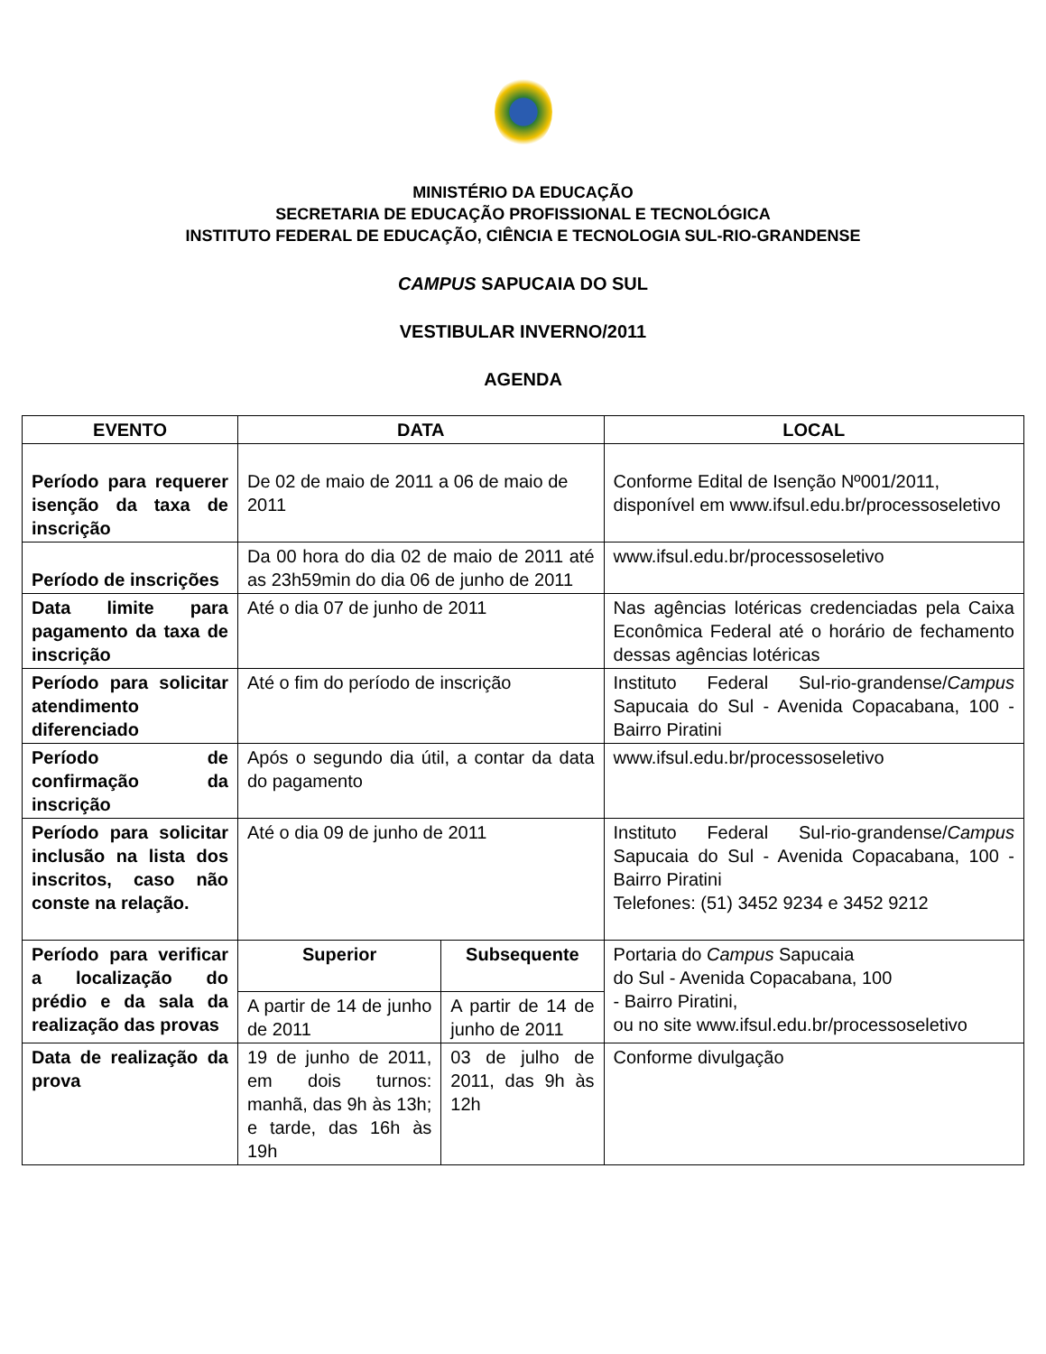MINISTÉRIO DA EDUCAÇÃO
SECRETARIA DE EDUCAÇÃO PROFISSIONAL E TECNOLÓGICA
INSTITUTO FEDERAL DE EDUCAÇÃO, CIÊNCIA E TECNOLOGIA SUL-RIO-GRANDENSE
CAMPUS SAPUCAIA DO SUL
VESTIBULAR INVERNO/2011
AGENDA
| EVENTO | DATA | | LOCAL |
| --- | --- | --- | --- |
| Período para requerer isenção da taxa de inscrição | De 02 de maio de 2011 a 06 de maio de 2011 | | Conforme Edital de Isenção Nº001/2011, disponível em www.ifsul.edu.br/processoseletivo |
| Período de inscrições | Da 00 hora do dia 02 de maio de 2011 até as 23h59min do dia 06 de junho de 2011 | | www.ifsul.edu.br/processoseletivo |
| Data limite para pagamento da taxa de inscrição | Até o dia 07 de junho de 2011 | | Nas agências lotéricas credenciadas pela Caixa Econômica Federal até o horário de fechamento dessas agências lotéricas |
| Período para solicitar atendimento diferenciado | Até o fim do período de inscrição | | Instituto Federal Sul-rio-grandense/ Campus Sapucaia do Sul - Avenida Copacabana, 100 - Bairro Piratini |
| Período de confirmação da inscrição | Após o segundo dia útil, a contar da data do pagamento | | www.ifsul.edu.br/processoseletivo |
| Período para solicitar inclusão na lista dos inscritos, caso não conste na relação. | Até o dia 09 de junho de 2011 | | Instituto Federal Sul-rio-grandense/ Campus Sapucaia do Sul - Avenida Copacabana, 100 - Bairro Piratini Telefones: (51) 3452 9234 e 3452 9212 |
| Período para verificar a localização do prédio e da sala da realização das provas | Superior | Subsequente | Portaria do Campus Sapucaia do Sul - Avenida Copacabana, 100 - Bairro Piratini, ou no site www.ifsul.edu.br/processoseletivo |
| | A partir de 14 de junho de 2011 | A partir de 14 de junho de 2011 | |
| Data de realização da prova | 19 de junho de 2011, em dois turnos: manhã, das 9h às 13h; e tarde, das 16h às 19h | 03 de julho de 2011, das 9h às 12h | Conforme divulgação |